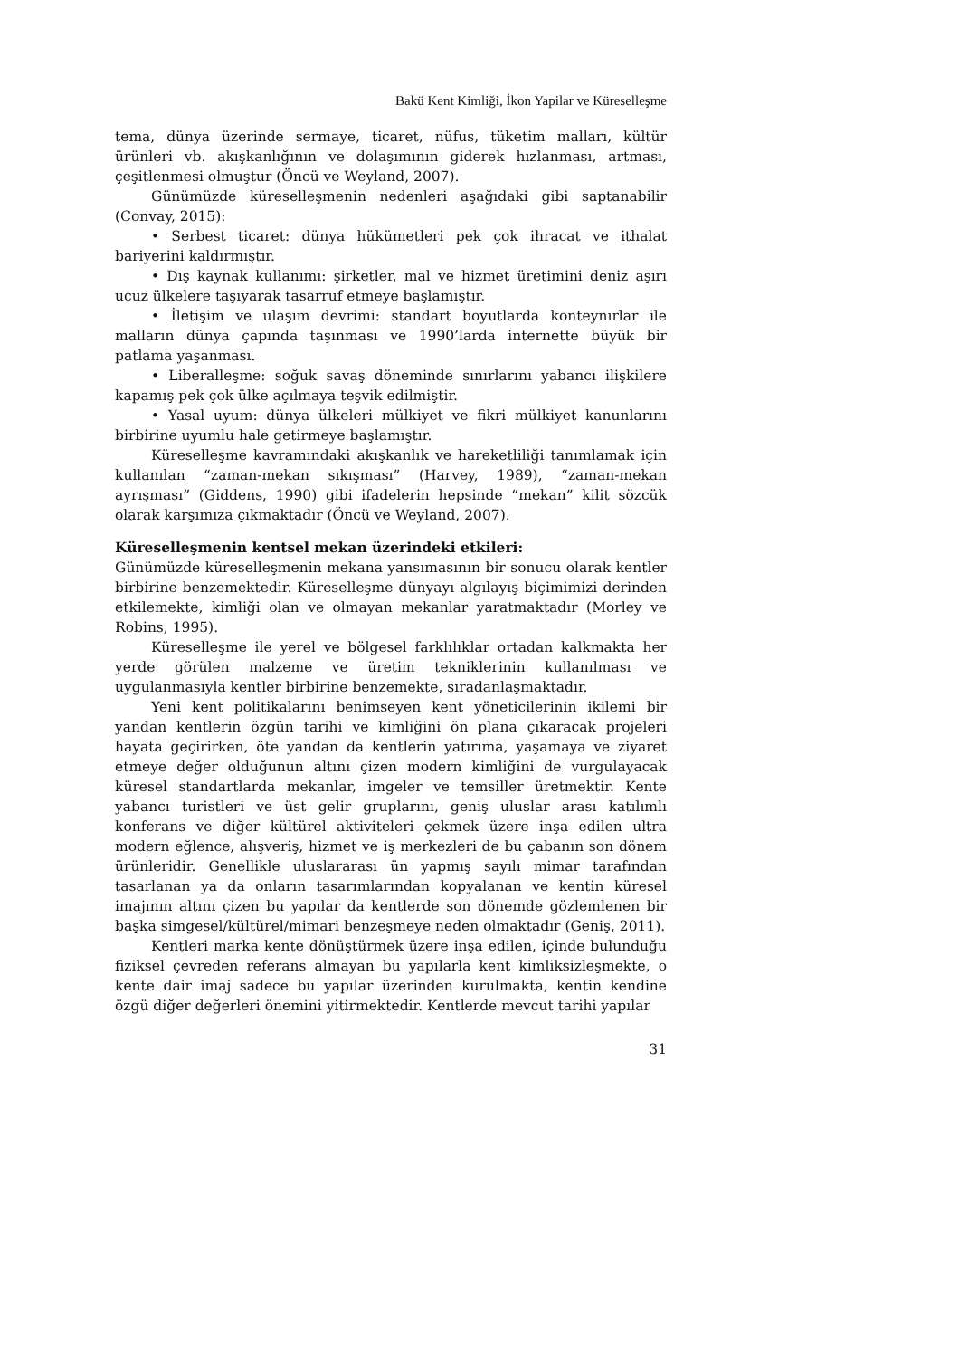Bakü Kent Kimliği, İkon Yapilar ve Küreselleşme
tema, dünya üzerinde sermaye, ticaret, nüfus, tüketim malları, kültür ürünleri vb. akışkanlığının ve dolaşımının giderek hızlanması, artması, çeşitlenmesi olmuştur (Öncü ve Weyland, 2007).
Günümüzde küreselleşmenin nedenleri aşağıdaki gibi saptanabilir (Convay, 2015):
• Serbest ticaret: dünya hükümetleri pek çok ihracat ve ithalat bariyerini kaldırmıştır.
• Dış kaynak kullanımı: şirketler, mal ve hizmet üretimini deniz aşırı ucuz ülkelere taşıyarak tasarruf etmeye başlamıştır.
• İletişim ve ulaşım devrimi: standart boyutlarda konteynırlar ile malların dünya çapında taşınması ve 1990’larda internette büyük bir patlama yaşanması.
• Liberalleşme: soğuk savaş döneminde sınırlarını yabancı ilişkilere kapamış pek çok ülke açılmaya teşvik edilmiştir.
• Yasal uyum: dünya ülkeleri mülkiyet ve fikri mülkiyet kanunlarını birbirine uyumlu hale getirmeye başlamıştır.
Küreselleşme kavramındaki akışkanlık ve hareketliliği tanımlamak için kullanılan “zaman-mekan sıkışması” (Harvey, 1989), “zaman-mekan ayrışması” (Giddens, 1990) gibi ifadelerin hepsinde “mekan” kilit sözcük olarak karşımıza çıkmaktadır (Öncü ve Weyland, 2007).
Küreselleşmenin kentsel mekan üzerindeki etkileri:
Günümüzde küreselleşmenin mekana yansımasının bir sonucu olarak kentler birbirine benzemektedir. Küreselleşme dünyayı algılayış biçimimizi derinden etkilemekte, kimliği olan ve olmayan mekanlar yaratmaktadır (Morley ve Robins, 1995).
Küreselleşme ile yerel ve bölgesel farklılıklar ortadan kalkmakta her yerde görülen malzeme ve üretim tekniklerinin kullanılması ve uygulanmasıyla kentler birbirine benzemekte, sıradanlaşmaktadır.
Yeni kent politikalarını benimseyen kent yöneticilerinin ikilemi bir yandan kentlerin özgün tarihi ve kimliğini ön plana çıkaracak projeleri hayata geçirirken, öte yandan da kentlerin yatırıma, yaşamaya ve ziyaret etmeye değer olduğunun altını çizen modern kimliğini de vurgulayacak küresel standartlarda mekanlar, imgeler ve temsiller üretmektir. Kente yabancı turistleri ve üst gelir gruplarını, geniş uluslar arası katılımlı konferans ve diğer kültürel aktiviteleri çekmek üzere inşa edilen ultra modern eğlence, alışveriş, hizmet ve iş merkezleri de bu çabanın son dönem ürünleridir. Genellikle uluslararası ün yapmış sayılı mimar tarafından tasarlanan ya da onların tasarımlarından kopyalanan ve kentin küresel imajının altını çizen bu yapılar da kentlerde son dönemde gözlemlenen bir başka simgesel/kültürel/mimari benzeşmeye neden olmaktadır (Geniş, 2011).
Kentleri marka kente dönüştürmek üzere inşa edilen, içinde bulunduğu fiziksel çevreden referans almayan bu yapılarla kent kimliksizleşmekte, o kente dair imaj sadece bu yapılar üzerinden kurulmakta, kentin kendine özgü diğer değerleri önemini yitirmektedir. Kentlerde mevcut tarihi yapılar
31